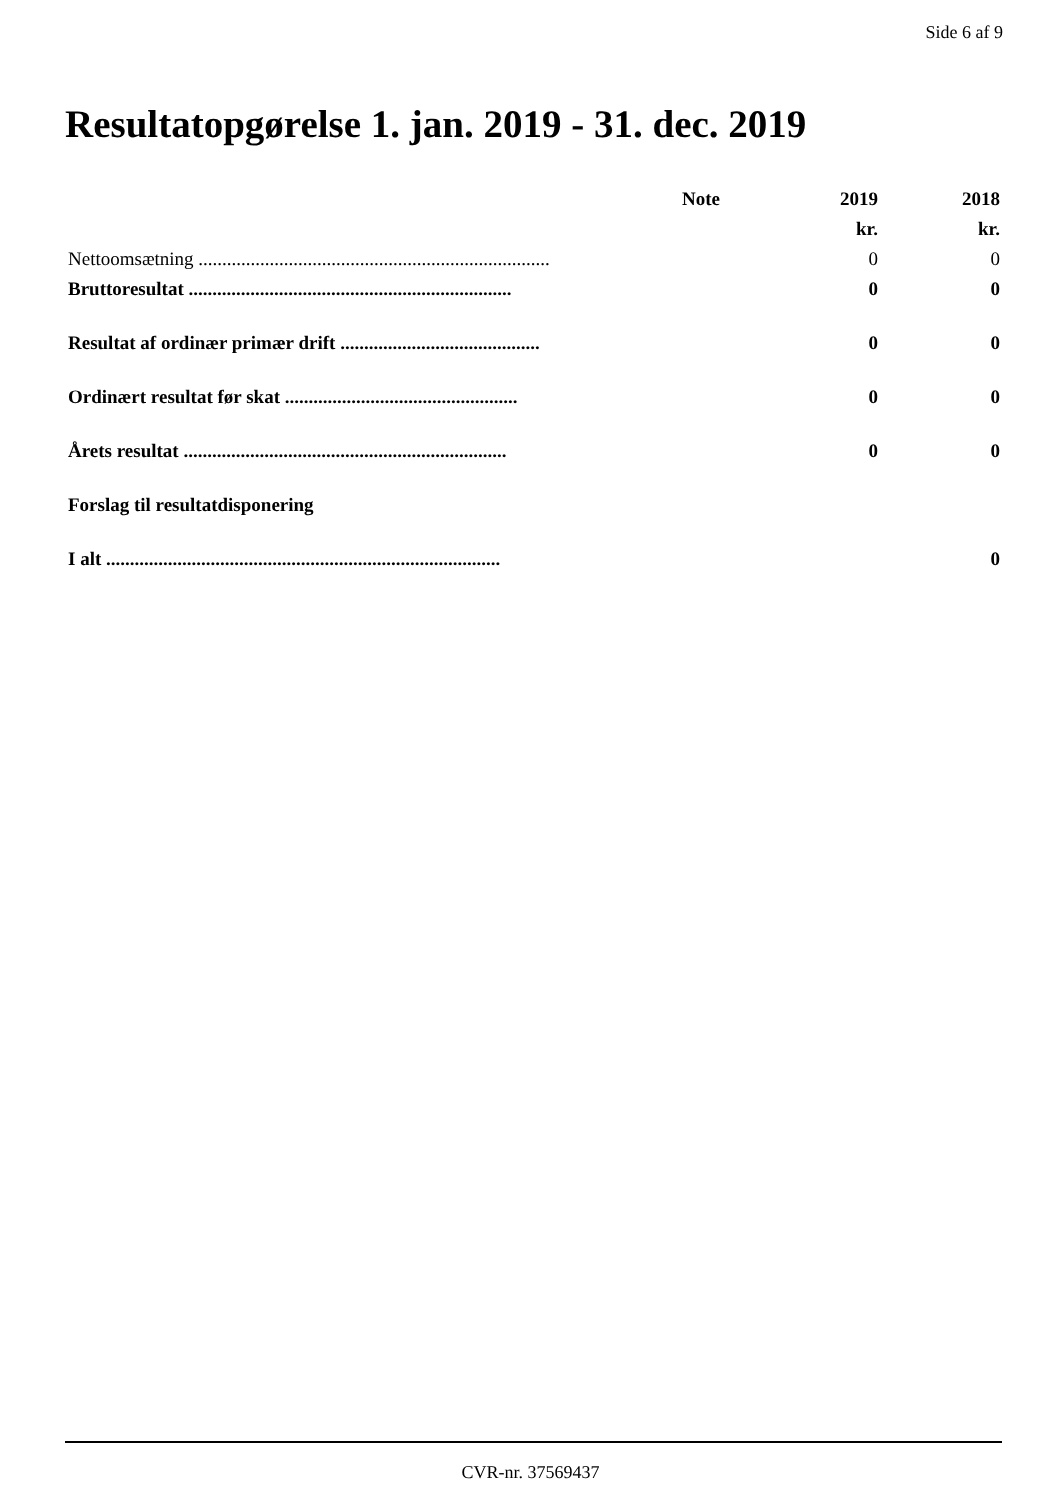Side 6 af 9
Resultatopgørelse 1. jan. 2019 - 31. dec. 2019
| | Note | 2019 | 2018 |
| --- | --- | --- | --- |
| | | kr. | kr. |
| Nettoomsætning .......................................................................... | | 0 | 0 |
| Bruttoresultat .................................................................... | | 0 | 0 |
| Resultat af ordinær primær drift .......................................... | | 0 | 0 |
| Ordinært resultat før skat ................................................. | | 0 | 0 |
| Årets resultat .................................................................... | | 0 | 0 |
| Forslag til resultatdisponering | | | |
| I alt ................................................................................... | | | 0 |
CVR-nr. 37569437